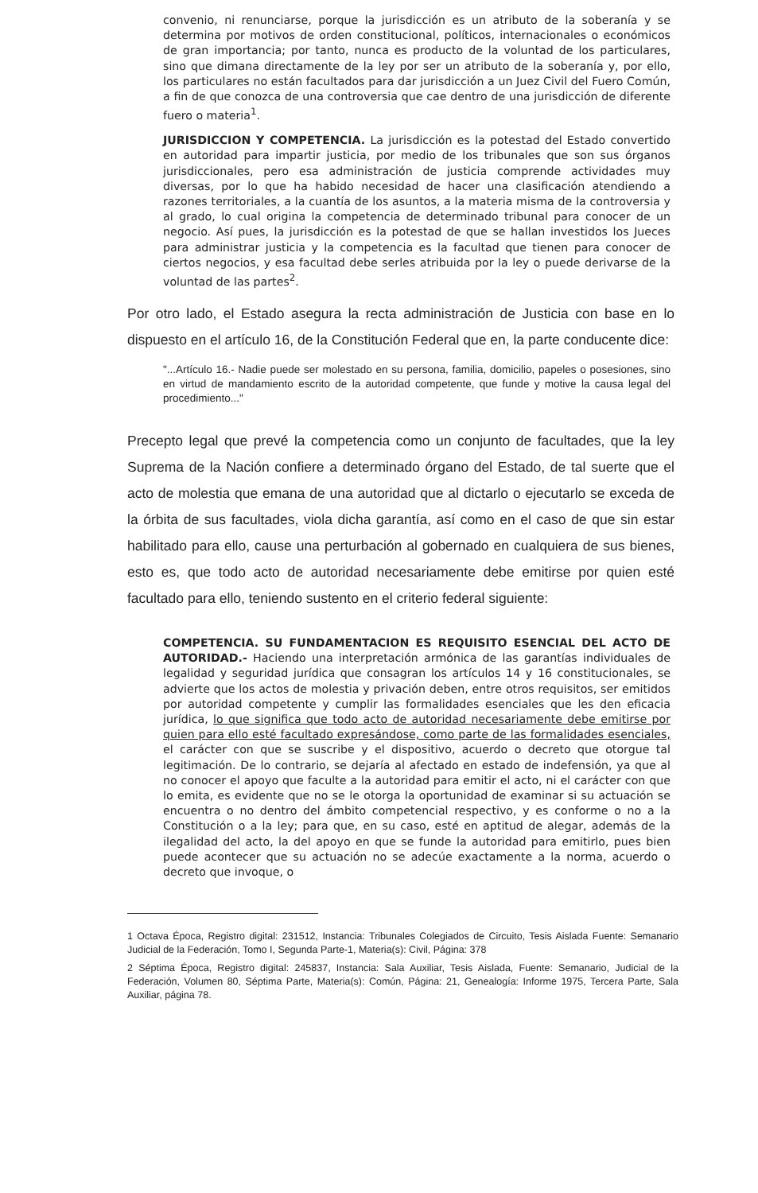convenio, ni renunciarse, porque la jurisdicción es un atributo de la soberanía y se determina por motivos de orden constitucional, políticos, internacionales o económicos de gran importancia; por tanto, nunca es producto de la voluntad de los particulares, sino que dimana directamente de la ley por ser un atributo de la soberanía y, por ello, los particulares no están facultados para dar jurisdicción a un Juez Civil del Fuero Común, a fin de que conozca de una controversia que cae dentro de una jurisdicción de diferente fuero o materia<sup>1</sup>.
JURISDICCION Y COMPETENCIA. La jurisdicción es la potestad del Estado convertido en autoridad para impartir justicia, por medio de los tribunales que son sus órganos jurisdiccionales, pero esa administración de justicia comprende actividades muy diversas, por lo que ha habido necesidad de hacer una clasificación atendiendo a razones territoriales, a la cuantía de los asuntos, a la materia misma de la controversia y al grado, lo cual origina la competencia de determinado tribunal para conocer de un negocio. Así pues, la jurisdicción es la potestad de que se hallan investidos los Jueces para administrar justicia y la competencia es la facultad que tienen para conocer de ciertos negocios, y esa facultad debe serles atribuida por la ley o puede derivarse de la voluntad de las partes<sup>2</sup>.
Por otro lado, el Estado asegura la recta administración de Justicia con base en lo dispuesto en el artículo 16, de la Constitución Federal que en, la parte conducente dice:
"...Artículo 16.- Nadie puede ser molestado en su persona, familia, domicilio, papeles o posesiones, sino en virtud de mandamiento escrito de la autoridad competente, que funde y motive la causa legal del procedimiento..."
Precepto legal que prevé la competencia como un conjunto de facultades, que la ley Suprema de la Nación confiere a determinado órgano del Estado, de tal suerte que el acto de molestia que emana de una autoridad que al dictarlo o ejecutarlo se exceda de la órbita de sus facultades, viola dicha garantía, así como en el caso de que sin estar habilitado para ello, cause una perturbación al gobernado en cualquiera de sus bienes, esto es, que todo acto de autoridad necesariamente debe emitirse por quien esté facultado para ello, teniendo sustento en el criterio federal siguiente:
COMPETENCIA. SU FUNDAMENTACION ES REQUISITO ESENCIAL DEL ACTO DE AUTORIDAD.- Haciendo una interpretación armónica de las garantías individuales de legalidad y seguridad jurídica que consagran los artículos 14 y 16 constitucionales, se advierte que los actos de molestia y privación deben, entre otros requisitos, ser emitidos por autoridad competente y cumplir las formalidades esenciales que les den eficacia jurídica, lo que significa que todo acto de autoridad necesariamente debe emitirse por quien para ello esté facultado expresándose, como parte de las formalidades esenciales, el carácter con que se suscribe y el dispositivo, acuerdo o decreto que otorgue tal legitimación. De lo contrario, se dejaría al afectado en estado de indefensión, ya que al no conocer el apoyo que faculte a la autoridad para emitir el acto, ni el carácter con que lo emita, es evidente que no se le otorga la oportunidad de examinar si su actuación se encuentra o no dentro del ámbito competencial respectivo, y es conforme o no a la Constitución o a la ley; para que, en su caso, esté en aptitud de alegar, además de la ilegalidad del acto, la del apoyo en que se funde la autoridad para emitirlo, pues bien puede acontecer que su actuación no se adecúe exactamente a la norma, acuerdo o decreto que invoque, o
1 Octava Época, Registro digital: 231512, Instancia: Tribunales Colegiados de Circuito, Tesis Aislada Fuente: Semanario Judicial de la Federación, Tomo I, Segunda Parte-1, Materia(s): Civil, Página: 378
2 Séptima Época, Registro digital: 245837, Instancia: Sala Auxiliar, Tesis Aislada, Fuente: Semanario, Judicial de la Federación, Volumen 80, Séptima Parte, Materia(s): Común, Página: 21, Genealogía: Informe 1975, Tercera Parte, Sala Auxiliar, página 78.